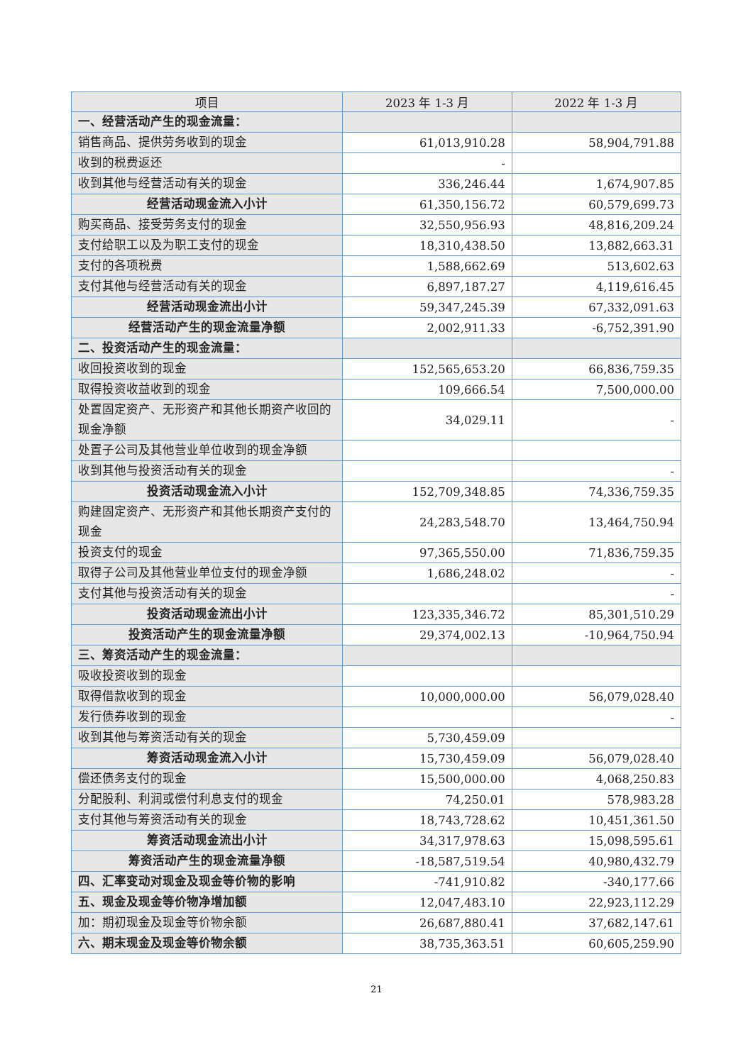| 项目 | 2023 年 1-3 月 | 2022 年 1-3 月 |
| --- | --- | --- |
| 一、经营活动产生的现金流量： | | |
| 销售商品、提供劳务收到的现金 | 61,013,910.28 | 58,904,791.88 |
| 收到的税费返还 | - | |
| 收到其他与经营活动有关的现金 | 336,246.44 | 1,674,907.85 |
| 经营活动现金流入小计 | 61,350,156.72 | 60,579,699.73 |
| 购买商品、接受劳务支付的现金 | 32,550,956.93 | 48,816,209.24 |
| 支付给职工以及为职工支付的现金 | 18,310,438.50 | 13,882,663.31 |
| 支付的各项税费 | 1,588,662.69 | 513,602.63 |
| 支付其他与经营活动有关的现金 | 6,897,187.27 | 4,119,616.45 |
| 经营活动现金流出小计 | 59,347,245.39 | 67,332,091.63 |
| 经营活动产生的现金流量净额 | 2,002,911.33 | -6,752,391.90 |
| 二、投资活动产生的现金流量： | | |
| 收回投资收到的现金 | 152,565,653.20 | 66,836,759.35 |
| 取得投资收益收到的现金 | 109,666.54 | 7,500,000.00 |
| 处置固定资产、无形资产和其他长期资产收回的现金净额 | 34,029.11 | - |
| 处置子公司及其他营业单位收到的现金净额 | | |
| 收到其他与投资活动有关的现金 | | - |
| 投资活动现金流入小计 | 152,709,348.85 | 74,336,759.35 |
| 购建固定资产、无形资产和其他长期资产支付的现金 | 24,283,548.70 | 13,464,750.94 |
| 投资支付的现金 | 97,365,550.00 | 71,836,759.35 |
| 取得子公司及其他营业单位支付的现金净额 | 1,686,248.02 | - |
| 支付其他与投资活动有关的现金 | | - |
| 投资活动现金流出小计 | 123,335,346.72 | 85,301,510.29 |
| 投资活动产生的现金流量净额 | 29,374,002.13 | -10,964,750.94 |
| 三、筹资活动产生的现金流量： | | |
| 吸收投资收到的现金 | | |
| 取得借款收到的现金 | 10,000,000.00 | 56,079,028.40 |
| 发行债券收到的现金 | | - |
| 收到其他与筹资活动有关的现金 | 5,730,459.09 | |
| 筹资活动现金流入小计 | 15,730,459.09 | 56,079,028.40 |
| 偿还债务支付的现金 | 15,500,000.00 | 4,068,250.83 |
| 分配股利、利润或偿付利息支付的现金 | 74,250.01 | 578,983.28 |
| 支付其他与筹资活动有关的现金 | 18,743,728.62 | 10,451,361.50 |
| 筹资活动现金流出小计 | 34,317,978.63 | 15,098,595.61 |
| 筹资活动产生的现金流量净额 | -18,587,519.54 | 40,980,432.79 |
| 四、汇率变动对现金及现金等价物的影响 | -741,910.82 | -340,177.66 |
| 五、现金及现金等价物净增加额 | 12,047,483.10 | 22,923,112.29 |
| 加：期初现金及现金等价物余额 | 26,687,880.41 | 37,682,147.61 |
| 六、期末现金及现金等价物余额 | 38,735,363.51 | 60,605,259.90 |
21